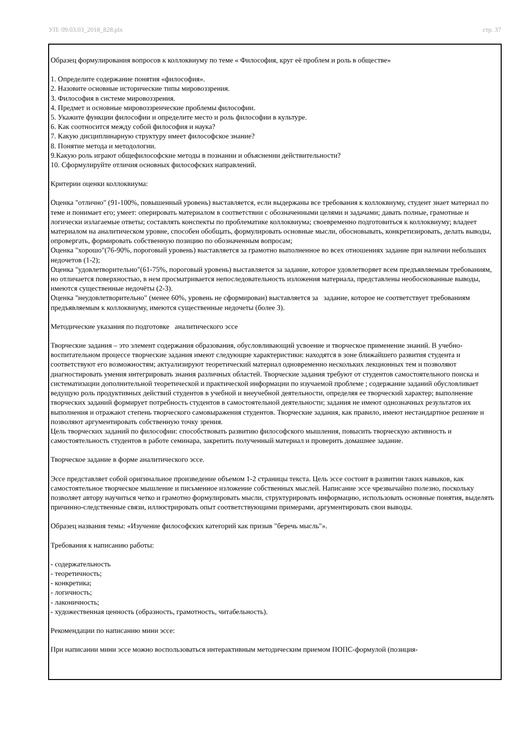УП: 09.03.03_2018_828.plx стр. 37
Образец формулирования вопросов к коллоквиуму по теме « Философия, круг её проблем и роль в обществе»
1. Определите содержание понятия «философия».
2. Назовите основные исторические типы мировоззрения.
3. Философия в системе мировоззрения.
4. Предмет и основные мировоззренческие проблемы философии.
5. Укажите функции философии и определите место и роль философии в культуре.
6. Как соотносится между собой философия и наука?
7. Какую дисциплинарную структуру имеет философское знание?
8. Понятие метода и методологии.
9.Какую роль играют общефилософские методы в познании и объяснении действительности?
10. Сформулируйте отличия основных философских направлений.
Критерии оценки коллоквиума:
Оценка "отлично" (91-100%, повышенный уровень) выставляется, если выдержаны все требования к коллоквиуму, студент знает материал по теме и понимает его; умеет: оперировать материалом в соответствии с обозначенными целями и задачами; давать полные, грамотные и логически излагаемые ответы; составлять конспекты по проблематике коллоквиума; своевременно подготовиться к коллоквиуму; владеет материалом на аналитическом уровне, способен обобщать, формулировать основные мысли, обосновывать, конкретизировать, делать выводы, опровергать, формировать собственную позицию по обозначенным вопросам;
Оценка "хорошо"(76-90%, пороговый уровень) выставляется за грамотно выполненное во всех отношениях задание при наличии небольших недочетов (1-2);
Оценка "удовлетворительно"(61-75%, пороговый уровень) выставляется за задание, которое удовлетворяет всем предъявляемым требованиям, но отличается поверхностью, в нем просматривается непоследовательность изложения материала, представлены необоснованные выводы, имеются существенные недочёты (2-3).
Оценка "неудовлетворительно" (менее 60%, уровень не сформирован) выставляется за задание, которое не соответствует требованиям предъявляемым к коллоквиуму, имеются существенные недочеты (более 3).
Методические указания по подготовке аналитического эссе
Творческие задания – это элемент содержания образования, обусловливающий усвоение и творческое применение знаний. В учебно-воспитательном процессе творческие задания имеют следующие характеристики: находятся в зоне ближайшего развития студента и соответствуют его возможностям; актуализируют теоретический материал одновременно нескольких лекционных тем и позволяют диагностировать умения интегрировать знания различных областей. Творческие задания требуют от студентов самостоятельного поиска и систематизации дополнительной теоретической и практической информации по изучаемой проблеме ; содержание заданий обусловливает ведущую роль продуктивных действий студентов в учебной и внеучебной деятельности, определяя ее творческий характер; выполнение творческих заданий формирует потребность студентов в самостоятельной деятельности; задания не имеют однозначных результатов их выполнения и отражают степень творческого самовыражения студентов. Творческие задания, как правило, имеют нестандартное решение и позволяют аргументировать собственную точку зрения.
Цель творческих заданий по философии: способствовать развитию философского мышления, повысить творческую активность и самостоятельность студентов в работе семинара, закрепить полученный материал и проверить домашнее задание.
Творческое задание в форме аналитического эссе.
Эссе представляет собой оригинальное произведение объемом 1-2 страницы текста. Цель эссе состоит в развитии таких навыков, как самостоятельное творческое мышление и письменное изложение собственных мыслей. Написание эссе чрезвычайно полезно, поскольку позволяет автору научиться четко и грамотно формулировать мысли, структурировать информацию, использовать основные понятия, выделять причинно-следственные связи, иллюстрировать опыт соответствующими примерами, аргументировать свои выводы.
Образец названия темы: «Изучение философских категорий как призыв "беречь мысль"».
Требования к написанию работы:
- содержательность
- теоретичность;
- конкретика;
- логичность;
- лаконичность;
- художественная ценность (образность, грамотность, читабельность).
Рекомендации по написанию мини эссе:
При написании мини эссе можно воспользоваться интерактивным методическим приемом ПОПС-формулой (позиция-